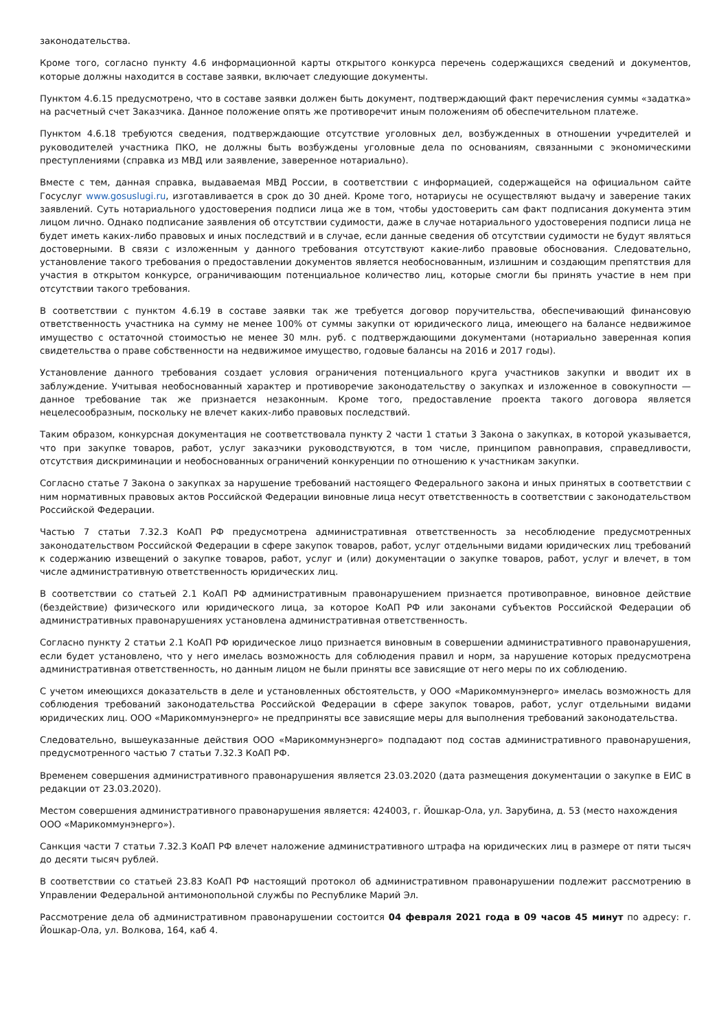законодательства.
Кроме того, согласно пункту 4.6 информационной карты открытого конкурса перечень содержащихся сведений и документов, которые должны находится в составе заявки, включает следующие документы.
Пунктом 4.6.15 предусмотрено, что в составе заявки должен быть документ, подтверждающий факт перечисления суммы «задатка» на расчетный счет Заказчика. Данное положение опять же противоречит иным положениям об обеспечительном платеже.
Пунктом 4.6.18 требуются сведения, подтверждающие отсутствие уголовных дел, возбужденных в отношении учредителей и руководителей участника ПКО, не должны быть возбуждены уголовные дела по основаниям, связанными с экономическими преступлениями (справка из МВД или заявление, заверенное нотариально).
Вместе с тем, данная справка, выдаваемая МВД России, в соответствии с информацией, содержащейся на официальном сайте Госуслуг www.gosuslugi.ru, изготавливается в срок до 30 дней. Кроме того, нотариусы не осуществляют выдачу и заверение таких заявлений. Суть нотариального удостоверения подписи лица же в том, чтобы удостоверить сам факт подписания документа этим лицом лично. Однако подписание заявления об отсутствии судимости, даже в случае нотариального удостоверения подписи лица не будет иметь каких-либо правовых и иных последствий и в случае, если данные сведения об отсутствии судимости не будут являться достоверными. В связи с изложенным у данного требования отсутствуют какие-либо правовые обоснования. Следовательно, установление такого требования о предоставлении документов является необоснованным, излишним и создающим препятствия для участия в открытом конкурсе, ограничивающим потенциальное количество лиц, которые смогли бы принять участие в нем при отсутствии такого требования.
В соответствии с пунктом 4.6.19 в составе заявки так же требуется договор поручительства, обеспечивающий финансовую ответственность участника на сумму не менее 100% от суммы закупки от юридического лица, имеющего на балансе недвижимое имущество с остаточной стоимостью не менее 30 млн. руб. с подтверждающими документами (нотариально заверенная копия свидетельства о праве собственности на недвижимое имущество, годовые балансы на 2016 и 2017 годы).
Установление данного требования создает условия ограничения потенциального круга участников закупки и вводит их в заблуждение. Учитывая необоснованный характер и противоречие законодательству о закупках и изложенное в совокупности — данное требование так же признается незаконным. Кроме того, предоставление проекта такого договора является нецелесообразным, поскольку не влечет каких-либо правовых последствий.
Таким образом, конкурсная документация не соответствовала пункту 2 части 1 статьи 3 Закона о закупках, в которой указывается, что при закупке товаров, работ, услуг заказчики руководствуются, в том числе, принципом равноправия, справедливости, отсутствия дискриминации и необоснованных ограничений конкуренции по отношению к участникам закупки.
Согласно статье 7 Закона о закупках за нарушение требований настоящего Федерального закона и иных принятых в соответствии с ним нормативных правовых актов Российской Федерации виновные лица несут ответственность в соответствии с законодательством Российской Федерации.
Частью 7 статьи 7.32.3 КоАП РФ предусмотрена административная ответственность за несоблюдение предусмотренных законодательством Российской Федерации в сфере закупок товаров, работ, услуг отдельными видами юридических лиц требований к содержанию извещений о закупке товаров, работ, услуг и (или) документации о закупке товаров, работ, услуг и влечет, в том числе административную ответственность юридических лиц.
В соответствии со статьей 2.1 КоАП РФ административным правонарушением признается противоправное, виновное действие (бездействие) физического или юридического лица, за которое КоАП РФ или законами субъектов Российской Федерации об административных правонарушениях установлена административная ответственность.
Согласно пункту 2 статьи 2.1 КоАП РФ юридическое лицо признается виновным в совершении административного правонарушения, если будет установлено, что у него имелась возможность для соблюдения правил и норм, за нарушение которых предусмотрена административная ответственность, но данным лицом не были приняты все зависящие от него меры по их соблюдению.
С учетом имеющихся доказательств в деле и установленных обстоятельств, у ООО «Марикоммунэнерго» имелась возможность для соблюдения требований законодательства Российской Федерации в сфере закупок товаров, работ, услуг отдельными видами юридических лиц. ООО «Марикоммунэнерго» не предприняты все зависящие меры для выполнения требований законодательства.
Следовательно, вышеуказанные действия ООО «Марикоммунэнерго» подпадают под состав административного правонарушения, предусмотренного частью 7 статьи 7.32.3 КоАП РФ.
Временем совершения административного правонарушения является 23.03.2020 (дата размещения документации о закупке в ЕИС в редакции от 23.03.2020).
Местом совершения административного правонарушения является: 424003, г. Йошкар-Ола, ул. Зарубина, д. 53 (место нахождения ООО «Марикоммунэнерго»).
Санкция части 7 статьи 7.32.3 КоАП РФ влечет наложение административного штрафа на юридических лиц в размере от пяти тысяч до десяти тысяч рублей.
В соответствии со статьей 23.83 КоАП РФ настоящий протокол об административном правонарушении подлежит рассмотрению в Управлении Федеральной антимонопольной службы по Республике Марий Эл.
Рассмотрение дела об административном правонарушении состоится 04 февраля 2021 года в 09 часов 45 минут по адресу: г. Йошкар-Ола, ул. Волкова, 164, каб 4.